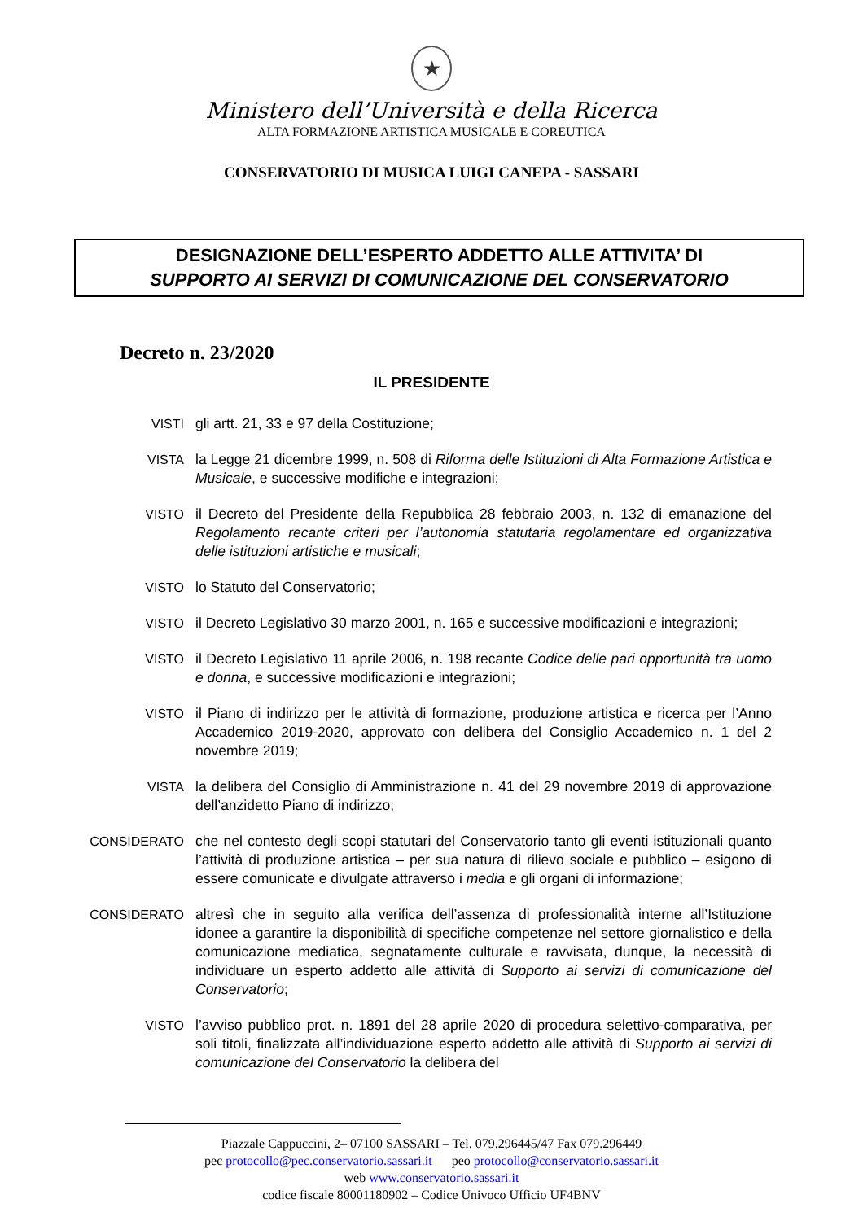★
Ministero dell’Università e della Ricerca
ALTA FORMAZIONE ARTISTICA MUSICALE E COREUTICA
CONSERVATORIO DI MUSICA LUIGI CANEPA - SASSARI
DESIGNAZIONE DELL’ESPERTO ADDETTO ALLE ATTIVITA’ DI
SUPPORTO AI SERVIZI DI COMUNICAZIONE DEL CONSERVATORIO
Decreto n. 23/2020
IL PRESIDENTE
VISTI gli artt. 21, 33 e 97 della Costituzione;
VISTA la Legge 21 dicembre 1999, n. 508 di Riforma delle Istituzioni di Alta Formazione Artistica e Musicale, e successive modifiche e integrazioni;
VISTO il Decreto del Presidente della Repubblica 28 febbraio 2003, n. 132 di emanazione del Regolamento recante criteri per l’autonomia statutaria regolamentare ed organizzativa delle istituzioni artistiche e musicali;
VISTO lo Statuto del Conservatorio;
VISTO il Decreto Legislativo 30 marzo 2001, n. 165 e successive modificazioni e integrazioni;
VISTO il Decreto Legislativo 11 aprile 2006, n. 198 recante Codice delle pari opportunità tra uomo e donna, e successive modificazioni e integrazioni;
VISTO il Piano di indirizzo per le attività di formazione, produzione artistica e ricerca per l’Anno Accademico 2019-2020, approvato con delibera del Consiglio Accademico n. 1 del 2 novembre 2019;
VISTA la delibera del Consiglio di Amministrazione n. 41 del 29 novembre 2019 di approvazione dell’anzidetto Piano di indirizzo;
CONSIDERATO che nel contesto degli scopi statutari del Conservatorio tanto gli eventi istituzionali quanto l’attività di produzione artistica – per sua natura di rilievo sociale e pubblico – esigono di essere comunicate e divulgate attraverso i media e gli organi di informazione;
CONSIDERATO altresì che in seguito alla verifica dell’assenza di professionalità interne all’Istituzione idonee a garantire la disponibilità di specifiche competenze nel settore giornalistico e della comunicazione mediatica, segnatamente culturale e ravvisata, dunque, la necessità di individuare un esperto addetto alle attività di Supporto ai servizi di comunicazione del Conservatorio;
VISTO l’avviso pubblico prot. n. 1891 del 28 aprile 2020 di procedura selettivo-comparativa, per soli titoli, finalizzata all’individuazione esperto addetto alle attività di Supporto ai servizi di comunicazione del Conservatorio la delibera del
Piazzale Cappuccini, 2– 07100 SASSARI – Tel. 079.296445/47 Fax 079.296449
pec protocollo@pec.conservatorio.sassari.it peo protocollo@conservatorio.sassari.it
web www.conservatorio.sassari.it
codice fiscale 80001180902 – Codice Univoco Ufficio UF4BNV